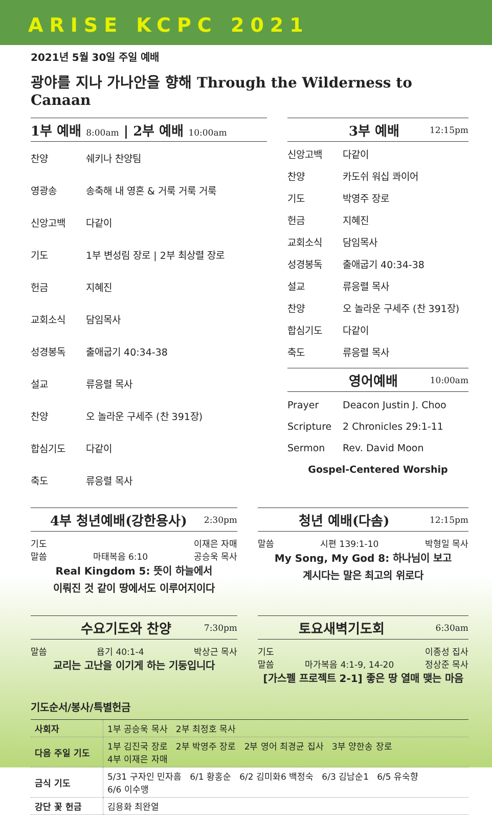ARISE KCPC 2021
2021년 5월 30일 주일 예배
광야를 지나 가나안을 향해 Through the Wilderness to Canaan
1부 예배 8:00am | 2부 예배 10:00am
찬양 쉐키나 찬양팀
영광송 송축해 내 영혼 & 거룩 거룩 거룩
신앙고백 다같이
기도 1부 변성림 장로 | 2부 최상렬 장로
헌금 지혜진
교회소식 담임목사
성경봉독 출애굽기 40:34-38
설교 류응렬 목사
찬양 오 놀라운 구세주 (찬 391장)
합심기도 다같이
축도 류응렬 목사
3부 예배 12:15pm
신앙고백 다같이
찬양 카도쉬 워십 콰이어
기도 박영주 장로
헌금 지혜진
교회소식 담임목사
성경봉독 출애굽기 40:34-38
설교 류응렬 목사
찬양 오 놀라운 구세주 (찬 391장)
합심기도 다같이
축도 류응렬 목사
영어예배 10:00am
Prayer Deacon Justin J. Choo
Scripture 2 Chronicles 29:1-11
Sermon Rev. David Moon
Gospel-Centered Worship
4부 청년예배(강한용사) 2:30pm
기도 이재은 자매
말씀 마태복음 6:10 공승욱 목사
Real Kingdom 5: 뜻이 하늘에서
이뤄진 것 같이 땅에서도 이루어지이다
청년 예배(다솜) 12:15pm
말씀 시편 139:1-10 박형일 목사
My Song, My God 8: 하나님이 보고
계시다는 말은 최고의 위로다
수요기도와 찬양 7:30pm
말씀 욥기 40:1-4 박상근 목사
교리는 고난을 이기게 하는 기둥입니다
토요새벽기도회 6:30am
기도 이종성 집사
말씀 마가복음 4:1-9, 14-20 정상준 목사
[가스펠 프로젝트 2-1] 좋은 땅 열매 맺는 마음
기도순서/봉사/특별헌금
| 사회자 | 1부 공승욱 목사 2부 최정호 목사 |
| 다음 주일 기도 | 1부 김진국 장로 2부 박영주 장로 2부 영어 최경균 집사 3부 양한송 장로 4부 이재은 자매 |
| 금식 기도 | 5/31 구자인 민자흠 6/1 황홍순 6/2 김미화6 백정숙 6/3 김남순1 6/5 유숙향 6/6 이수맹 |
| 강단 꽃 헌금 | 김용화 최완열 |